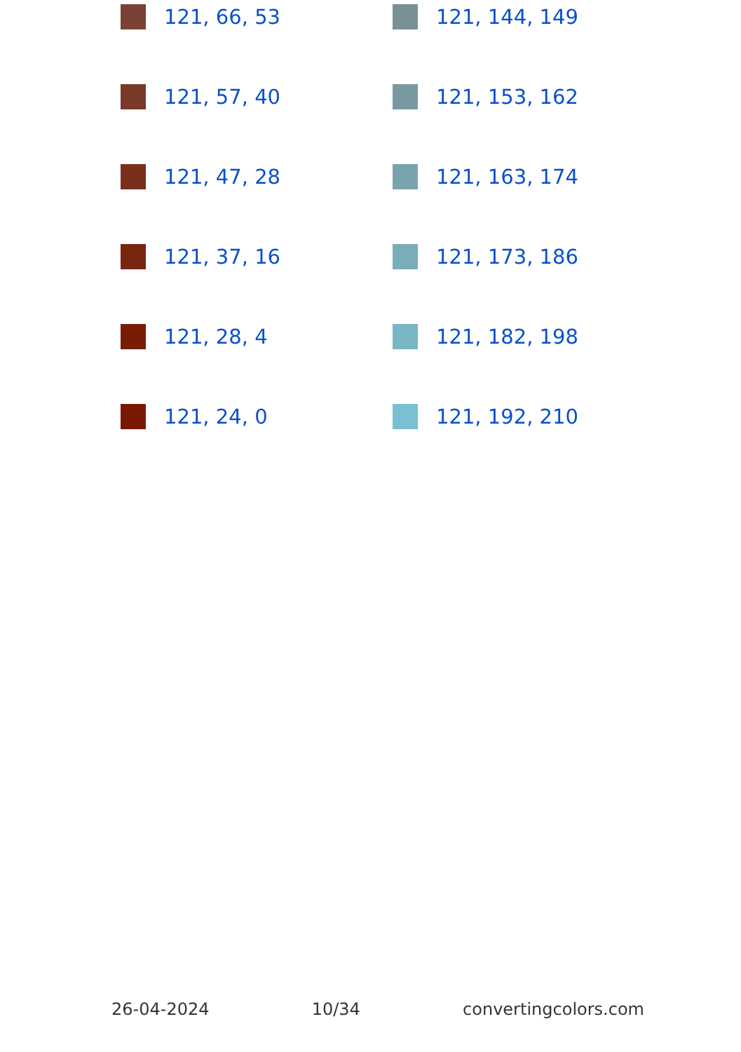121, 66, 53
121, 144, 149
121, 57, 40
121, 153, 162
121, 47, 28
121, 163, 174
121, 37, 16
121, 173, 186
121, 28, 4
121, 182, 198
121, 24, 0
121, 192, 210
26-04-2024 10/34 convertingcolors.com